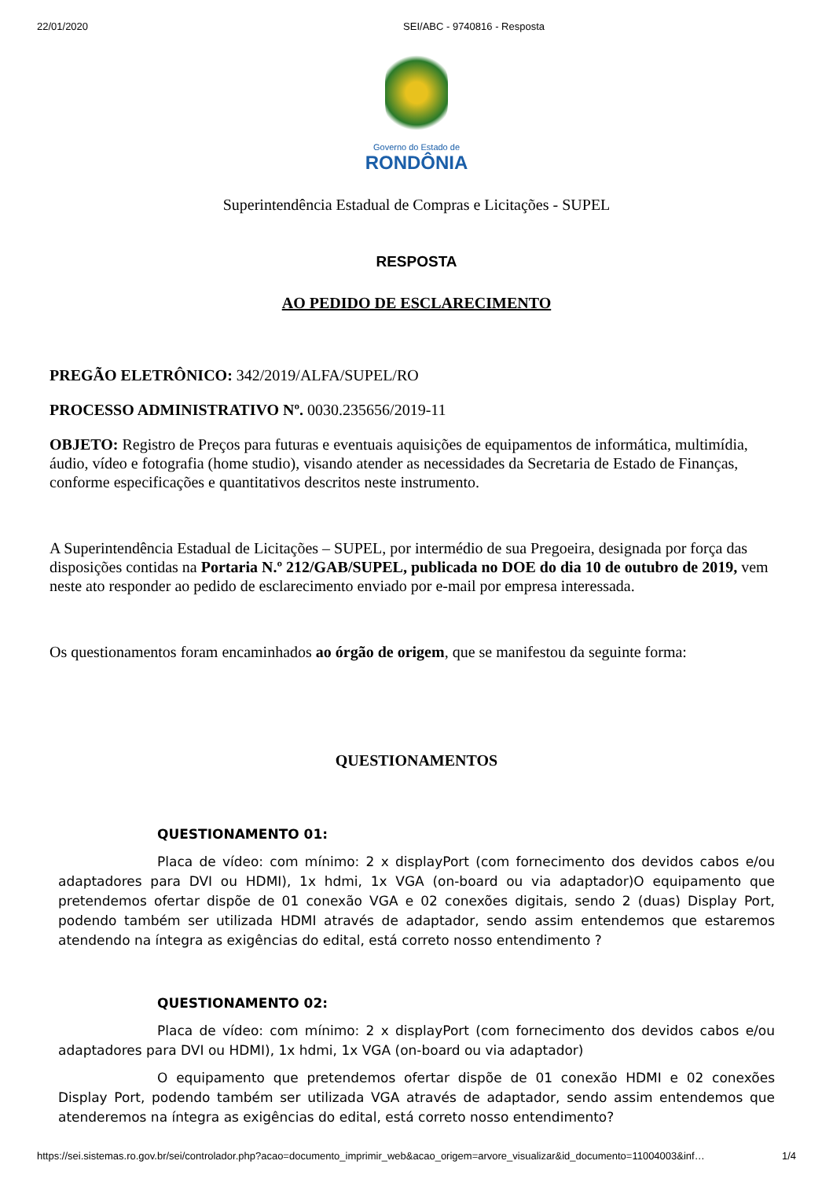22/01/2020 SEI/ABC - 9740816 - Resposta
Governo do Estado de
RONDÔNIA
Superintendência Estadual de Compras e Licitações - SUPEL
RESPOSTA
AO PEDIDO DE ESCLARECIMENTO
PREGÃO ELETRÔNICO: 342/2019/ALFA/SUPEL/RO
PROCESSO ADMINISTRATIVO Nº. 0030.235656/2019-11
OBJETO: Registro de Preços para futuras e eventuais aquisições de equipamentos de informática, multimídia, áudio, vídeo e fotografia (home studio), visando atender as necessidades da Secretaria de Estado de Finanças, conforme especificações e quantitativos descritos neste instrumento.
A Superintendência Estadual de Licitações – SUPEL, por intermédio de sua Pregoeira, designada por força das disposições contidas na Portaria N.º 212/GAB/SUPEL, publicada no DOE do dia 10 de outubro de 2019, vem neste ato responder ao pedido de esclarecimento enviado por e-mail por empresa interessada.
Os questionamentos foram encaminhados ao órgão de origem, que se manifestou da seguinte forma:
QUESTIONAMENTOS
QUESTIONAMENTO 01:
Placa de vídeo: com mínimo: 2 x displayPort (com fornecimento dos devidos cabos e/ou adaptadores para DVI ou HDMI), 1x hdmi, 1x VGA (on-board ou via adaptador)O equipamento que pretendemos ofertar dispõe de 01 conexão VGA e 02 conexões digitais, sendo 2 (duas) Display Port, podendo também ser utilizada HDMI através de adaptador, sendo assim entendemos que estaremos atendendo na íntegra as exigências do edital, está correto nosso entendimento ?
QUESTIONAMENTO 02:
Placa de vídeo: com mínimo: 2 x displayPort (com fornecimento dos devidos cabos e/ou adaptadores para DVI ou HDMI), 1x hdmi, 1x VGA (on-board ou via adaptador)
O equipamento que pretendemos ofertar dispõe de 01 conexão HDMI e 02 conexões Display Port, podendo também ser utilizada VGA através de adaptador, sendo assim entendemos que atenderemos na íntegra as exigências do edital, está correto nosso entendimento?
https://sei.sistemas.ro.gov.br/sei/controlador.php?acao=documento_imprimir_web&acao_origem=arvore_visualizar&id_documento=11004003&inf… 1/4